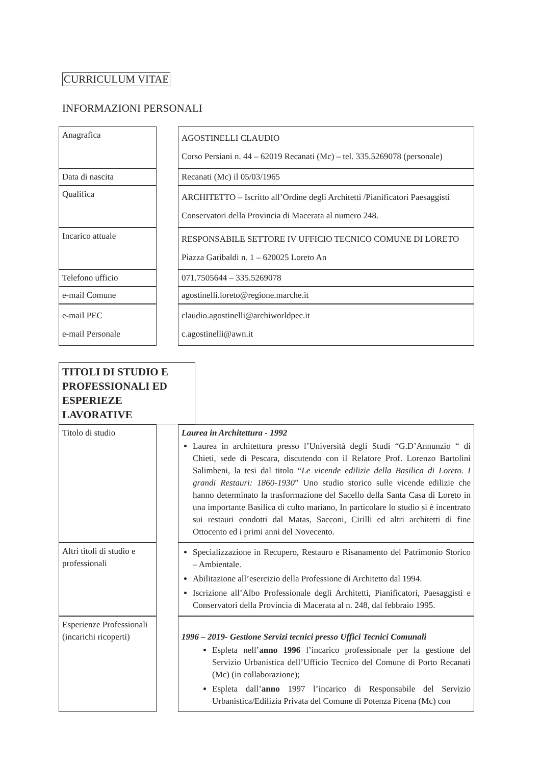CURRICULUM VITAE
INFORMAZIONI PERSONALI
| Anagrafica | | AGOSTINELLI CLAUDIO Corso Persiani n. 44 – 62019 Recanati (Mc) – tel. 335.5269078 (personale) |
| Data di nascita | | Recanati (Mc) il 05/03/1965 |
| Qualifica | | ARCHITETTO – Iscritto all’Ordine degli Architetti /Pianificatori Paesaggisti Conservatori della Provincia di Macerata al numero 248. |
| Incarico attuale | | RESPONSABILE SETTORE IV UFFICIO TECNICO COMUNE DI LORETO Piazza Garibaldi n. 1 – 620025 Loreto An |
| Telefono ufficio | | 071.7505644 – 335.5269078 |
| e-mail Comune | | agostinelli.loreto@regione.marche.it |
| e-mail PEC e-mail Personale | | claudio.agostinelli@archiworldpec.it c.agostinelli@awn.it |
TITOLI DI STUDIO E PROFESSIONALI ED ESPERIEZE LAVORATIVE
| Titolo di studio | | Laurea in Architettura - 1992 Laurea in architettura presso l’Università degli Studi “G.D’Annunzio “ di Chieti, sede di Pescara, discutendo con il Relatore Prof. Lorenzo Bartolini Salimbeni, la tesi dal titolo “ Le vicende edilizie della Basilica di Loreto. I grandi Restauri: 1860-1930 ” Uno studio storico sulle vicende edilizie che hanno determinato la trasformazione del Sacello della Santa Casa di Loreto in una importante Basilica di culto mariano, In particolare lo studio si è incentrato sui restauri condotti dal Matas, Sacconi, Cirilli ed altri architetti di fine Ottocento ed i primi anni del Novecento. |
| Altri titoli di studio e professionali | | Specializzazione in Recupero, Restauro e Risanamento del Patrimonio Storico – Ambientale. Abilitazione all’esercizio della Professione di Architetto dal 1994. Iscrizione all’Albo Professionale degli Architetti, Pianificatori, Paesaggisti e Conservatori della Provincia di Macerata al n. 248, dal febbraio 1995. |
| Esperienze Professionali (incarichi ricoperti) | | 1996 – 2019- Gestione Servizi tecnici presso Uffici Tecnici Comunali Espleta nell’ anno 1996 l’incarico professionale per la gestione del Servizio Urbanistica dell’Ufficio Tecnico del Comune di Porto Recanati (Mc) (in collaborazione); Espleta dall’ anno 1997 l’incarico di Responsabile del Servizio Urbanistica/Edilizia Privata del Comune di Potenza Picena (Mc) con |